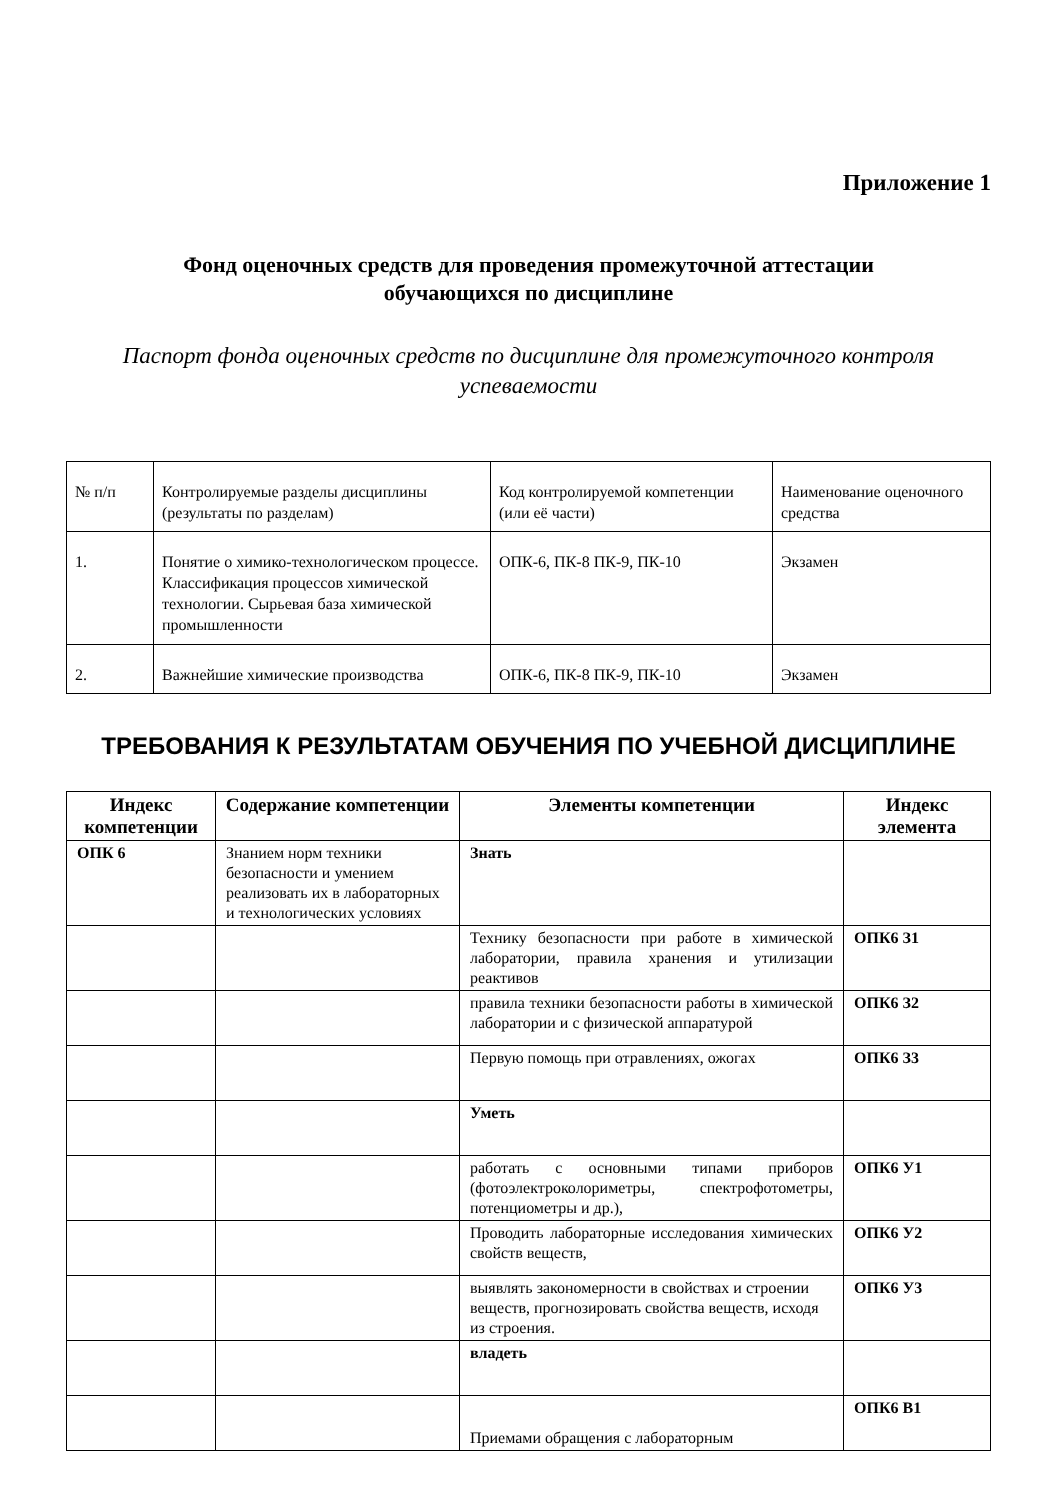Приложение 1
Фонд оценочных средств для проведения промежуточной аттестации
обучающихся по дисциплине
Паспорт фонда оценочных средств по дисциплине для промежуточного контроля успеваемости
| № п/п | Контролируемые разделы дисциплины (результаты по разделам) | Код контролируемой компетенции (или её части) | Наименование оценочного средства |
| 1. | Понятие о химико-технологическом процессе. Классификация процессов химической технологии. Сырьевая база химической промышленности | ОПК-6, ПК-8 ПК-9, ПК-10 | Экзамен |
| 2. | Важнейшие химические производства | ОПК-6, ПК-8 ПК-9, ПК-10 | Экзамен |
ТРЕБОВАНИЯ К РЕЗУЛЬТАТАМ ОБУЧЕНИЯ ПО УЧЕБНОЙ ДИСЦИПЛИНЕ
| Индекс компетенции | Содержание компетенции | Элементы компетенции | Индекс элемента |
| --- | --- | --- | --- |
| ОПК 6 | Знанием норм техники безопасности и умением реализовать их в лабораторных и технологических условиях | Знать | |
| | | Технику безопасности при работе в химической лаборатории, правила хранения и утилизации реактивов | ОПК6 З1 |
| | | правила техники безопасности работы в химической лаборатории и с физической аппаратурой | ОПК6 З2 |
| | | Первую помощь при отравлениях, ожогах | ОПК6 З3 |
| | | Уметь | |
| | | работать с основными типами приборов (фотоэлектроколориметры, спектрофотометры, потенциометры и др.), | ОПК6 У1 |
| | | Проводить лабораторные исследования химических свойств веществ, | ОПК6 У2 |
| | | выявлять закономерности в свойствах и строении веществ, прогнозировать свойства веществ, исходя из строения. | ОПК6 У3 |
| | | владеть | |
| | | Приемами обращения с лабораторным | ОПК6 В1 |